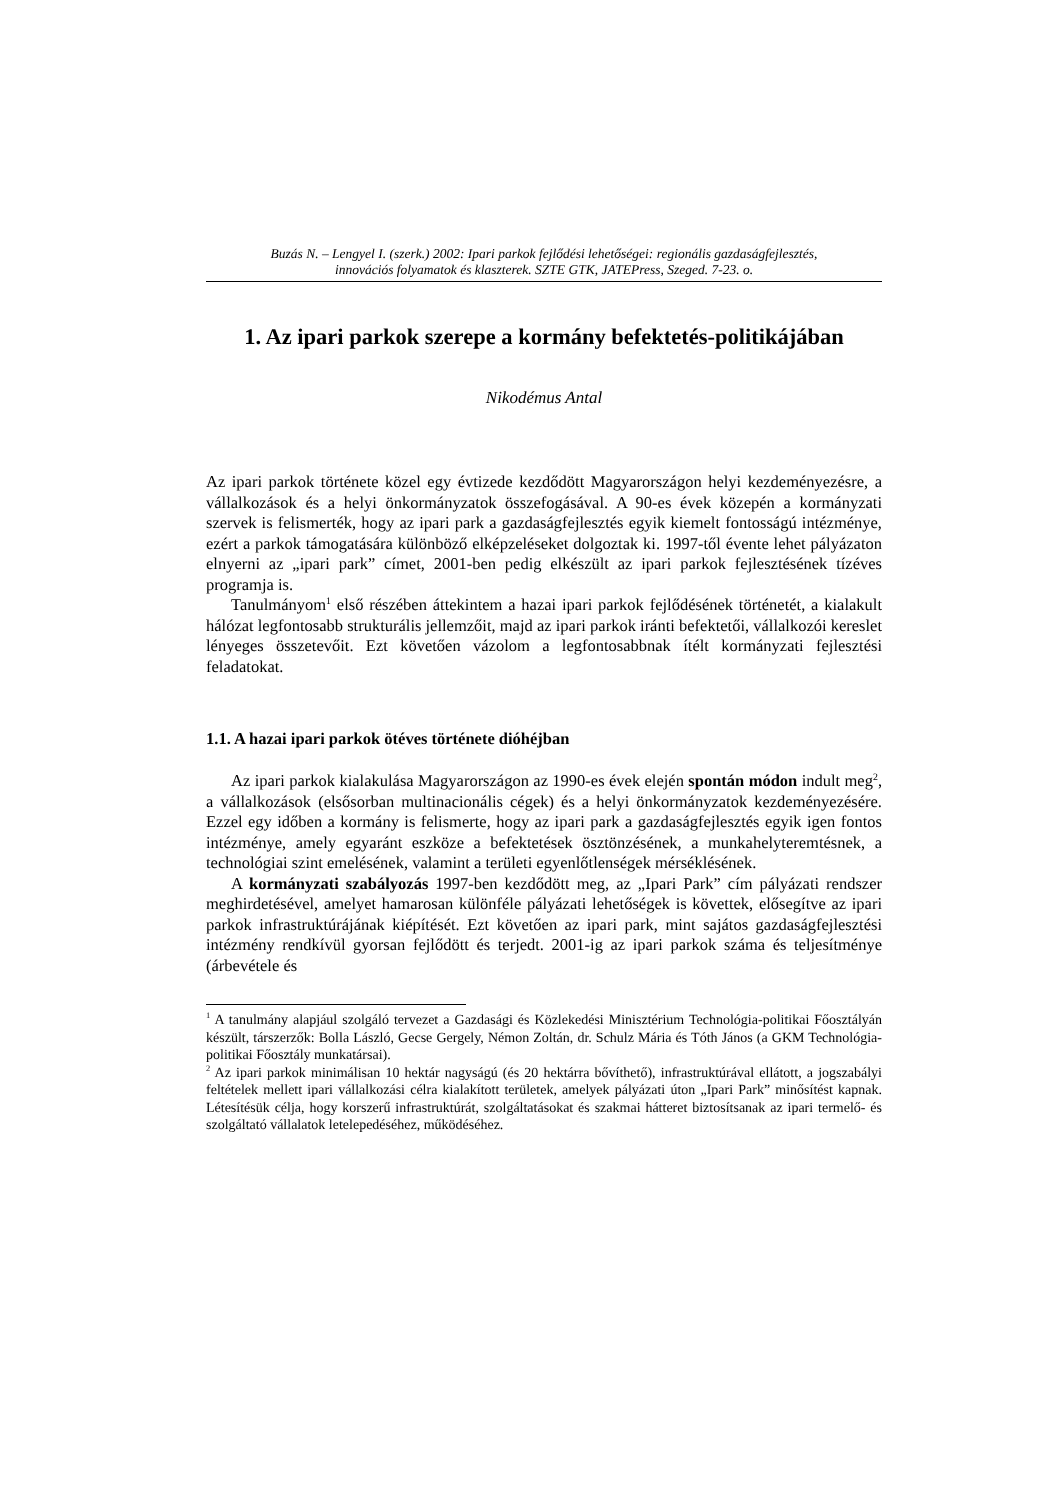Buzás N. – Lengyel I. (szerk.) 2002: Ipari parkok fejlődési lehetőségei: regionális gazdaságfejlesztés,
innovációs folyamatok és klaszterek. SZTE GTK, JATEPress, Szeged. 7-23. o.
1. Az ipari parkok szerepe a kormány befektetés-politikájában
Nikodémus Antal
Az ipari parkok története közel egy évtizede kezdődött Magyarországon helyi kezdeményezésre, a vállalkozások és a helyi önkormányzatok összefogásával. A 90-es évek közepén a kormányzati szervek is felismerték, hogy az ipari park a gazdaságfejlesztés egyik kiemelt fontosságú intézménye, ezért a parkok támogatására különböző elképzeléseket dolgoztak ki. 1997-től évente lehet pályázaton elnyerni az „ipari park” címet, 2001-ben pedig elkészült az ipari parkok fejlesztésének tízéves programja is.
Tanulmányom<sup>1</sup> első részében áttekintem a hazai ipari parkok fejlődésének történetét, a kialakult hálózat legfontosabb strukturális jellemzőit, majd az ipari parkok iránti befektetői, vállalkozói kereslet lényeges összetevőit. Ezt követően vázolom a legfontosabbnak ítélt kormányzati fejlesztési feladatokat.
1.1. A hazai ipari parkok ötéves története dióhéjban
Az ipari parkok kialakulása Magyarországon az 1990-es évek elején spontán módon indult meg<sup>2</sup>, a vállalkozások (elsősorban multinacionális cégek) és a helyi önkormányzatok kezdeményezésére. Ezzel egy időben a kormány is felismerte, hogy az ipari park a gazdaságfejlesztés egyik igen fontos intézménye, amely egyaránt eszköze a befektetések ösztönzésének, a munkahelyteremtésnek, a technológiai szint emelésének, valamint a területi egyenlőtlenségek mérséklésének.
A kormányzati szabályozás 1997-ben kezdődött meg, az „Ipari Park” cím pályázati rendszer meghirdetésével, amelyet hamarosan különféle pályázati lehetőségek is követtek, elősegítve az ipari parkok infrastruktúrájának kiépítését. Ezt követően az ipari park, mint sajátos gazdaságfejlesztési intézmény rendkívül gyorsan fejlődött és terjedt. 2001-ig az ipari parkok száma és teljesítménye (árbevétele és
<sup>1</sup> A tanulmány alapjául szolgáló tervezet a Gazdasági és Közlekedési Minisztérium Technológia-politikai Főosztályán készült, társzerzők: Bolla László, Gecse Gergely, Némon Zoltán, dr. Schulz Mária és Tóth János (a GKM Technológia-politikai Főosztály munkatársai).
<sup>2</sup> Az ipari parkok minimálisan 10 hektár nagyságú (és 20 hektárra bővíthető), infrastruktúrával ellátott, a jogszabályi feltételek mellett ipari vállalkozási célra kialakított területek, amelyek pályázati úton „Ipari Park” minősítést kapnak. Létesítésük célja, hogy korszerű infrastruktúrát, szolgáltatásokat és szakmai hátteret biztosítsanak az ipari termelő- és szolgáltató vállalatok letelepedéséhez, működéséhez.